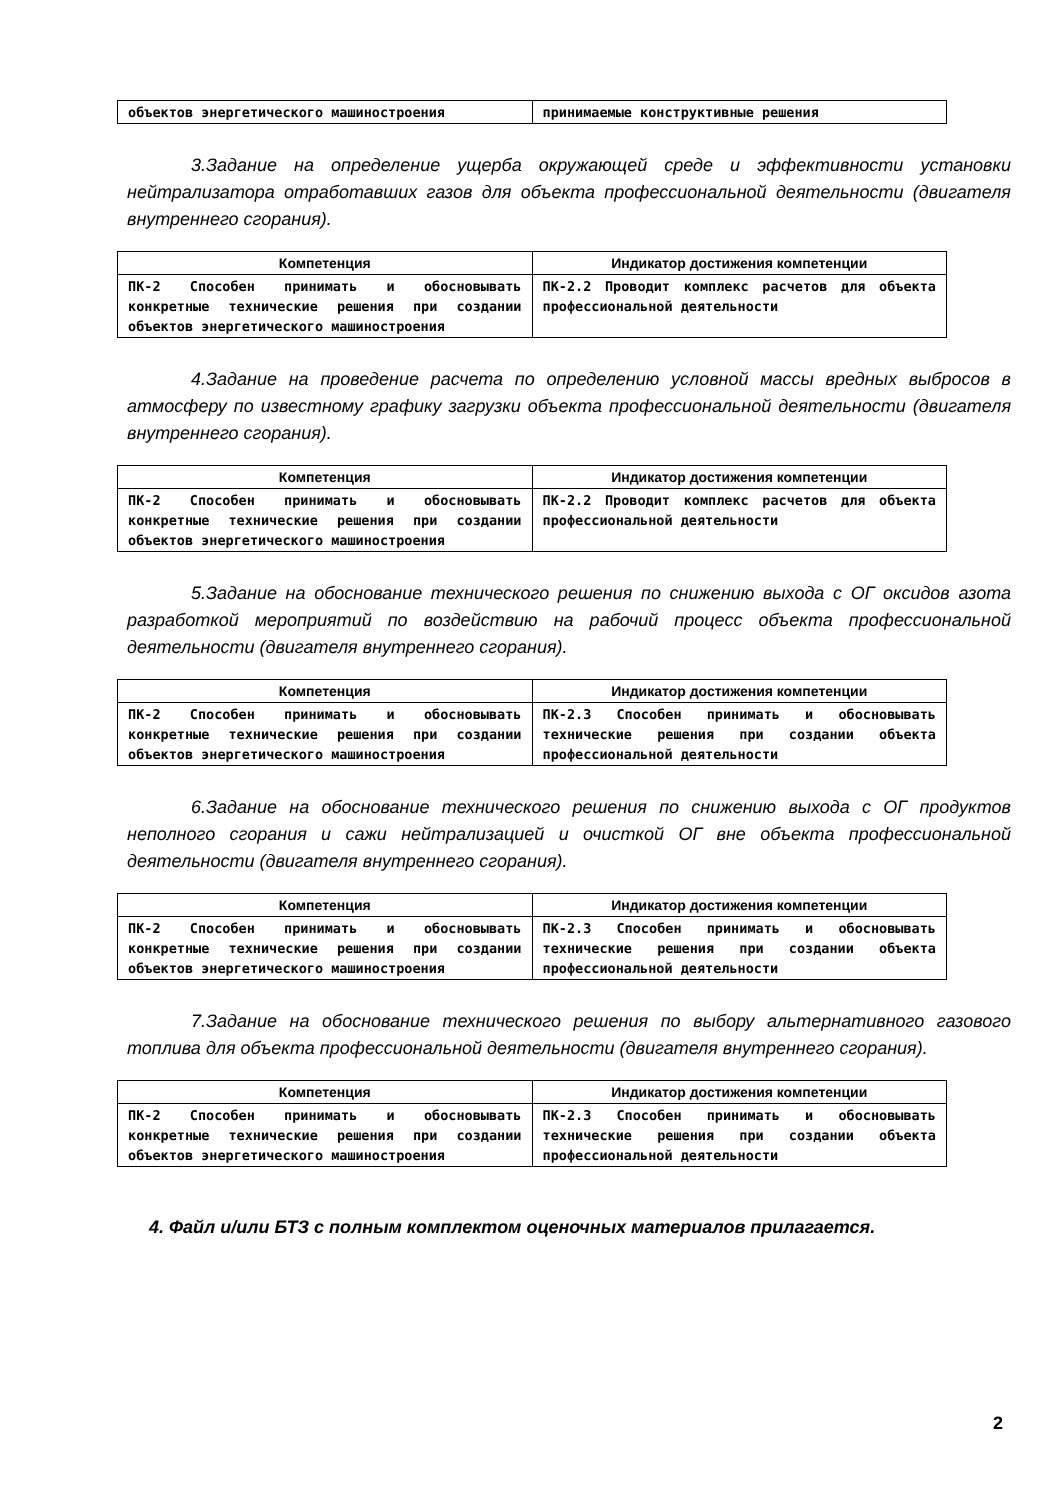| объектов энергетического машиностроения | принимаемые конструктивные решения |
3.Задание на определение ущерба окружающей среде и эффективности установки нейтрализатора отработавших газов для объекта профессиональной деятельности (двигателя внутреннего сгорания).
| Компетенция | Индикатор достижения компетенции |
| --- | --- |
| ПК-2 Способен принимать и обосновывать конкретные технические решения при создании объектов энергетического машиностроения | ПК-2.2 Проводит комплекс расчетов для объекта профессиональной деятельности |
4.Задание на проведение расчета по определению условной массы вредных выбросов в атмосферу по известному графику загрузки объекта профессиональной деятельности (двигателя внутреннего сгорания).
| Компетенция | Индикатор достижения компетенции |
| --- | --- |
| ПК-2 Способен принимать и обосновывать конкретные технические решения при создании объектов энергетического машиностроения | ПК-2.2 Проводит комплекс расчетов для объекта профессиональной деятельности |
5.Задание на обоснование технического решения по снижению выхода с ОГ оксидов азота разработкой мероприятий по воздействию на рабочий процесс объекта профессиональной деятельности (двигателя внутреннего сгорания).
| Компетенция | Индикатор достижения компетенции |
| --- | --- |
| ПК-2 Способен принимать и обосновывать конкретные технические решения при создании объектов энергетического машиностроения | ПК-2.3 Способен принимать и обосновывать технические решения при создании объекта профессиональной деятельности |
6.Задание на обоснование технического решения по снижению выхода с ОГ продуктов неполного сгорания и сажи нейтрализацией и очисткой ОГ вне объекта профессиональной деятельности (двигателя внутреннего сгорания).
| Компетенция | Индикатор достижения компетенции |
| --- | --- |
| ПК-2 Способен принимать и обосновывать конкретные технические решения при создании объектов энергетического машиностроения | ПК-2.3 Способен принимать и обосновывать технические решения при создании объекта профессиональной деятельности |
7.Задание на обоснование технического решения по выбору альтернативного газового топлива для объекта профессиональной деятельности (двигателя внутреннего сгорания).
| Компетенция | Индикатор достижения компетенции |
| --- | --- |
| ПК-2 Способен принимать и обосновывать конкретные технические решения при создании объектов энергетического машиностроения | ПК-2.3 Способен принимать и обосновывать технические решения при создании объекта профессиональной деятельности |
4. Файл и/или БТЗ с полным комплектом оценочных материалов прилагается.
2